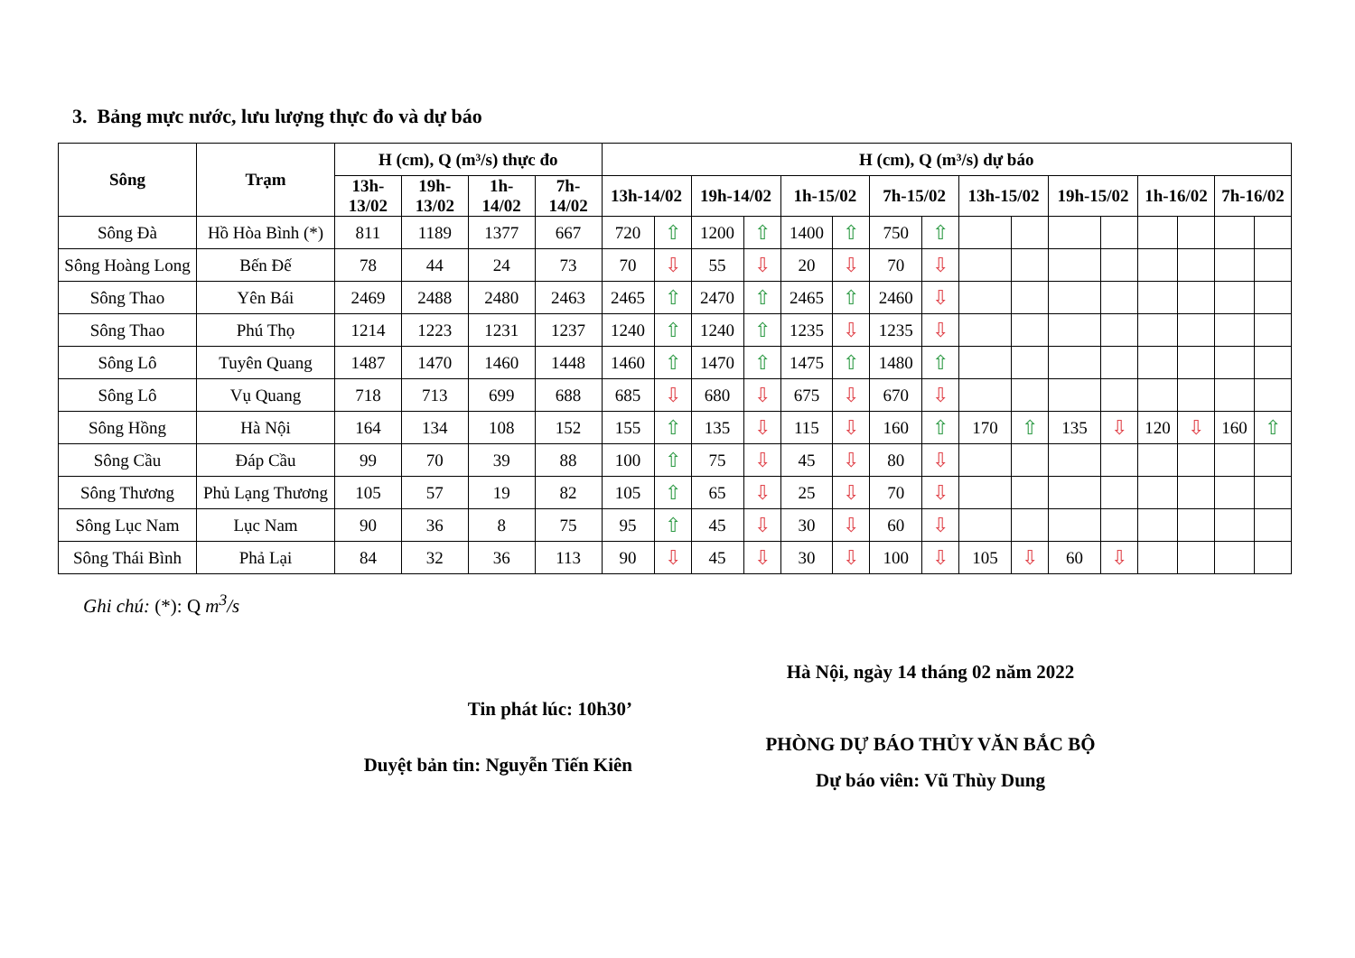3. Bảng mực nước, lưu lượng thực đo và dự báo
| Sông | Trạm | H (cm), Q (m³/s) thực đo | | | | H (cm), Q (m³/s) dự báo | | | | | | | | | | | | | | | |
| --- | --- | --- | --- | --- | --- | --- | --- | --- | --- | --- | --- | --- | --- | --- | --- | --- | --- | --- | --- | --- | --- |
| | | 13h- 13/02 | 19h- 13/02 | 1h- 14/02 | 7h- 14/02 | 13h-14/02 | | 19h-14/02 | | 1h-15/02 | | 7h-15/02 | | 13h-15/02 | | 19h-15/02 | | 1h-16/02 | | 7h-16/02 | |
| Sông Đà | Hồ Hòa Bình (*) | 811 | 1189 | 1377 | 667 | 720 | ⇧ | 1200 | ⇧ | 1400 | ⇧ | 750 | ⇧ | | | | | | | | |
| Sông Hoàng Long | Bến Đế | 78 | 44 | 24 | 73 | 70 | ⇩ | 55 | ⇩ | 20 | ⇩ | 70 | ⇩ | | | | | | | | |
| Sông Thao | Yên Bái | 2469 | 2488 | 2480 | 2463 | 2465 | ⇧ | 2470 | ⇧ | 2465 | ⇧ | 2460 | ⇩ | | | | | | | | |
| Sông Thao | Phú Thọ | 1214 | 1223 | 1231 | 1237 | 1240 | ⇧ | 1240 | ⇧ | 1235 | ⇩ | 1235 | ⇩ | | | | | | | | |
| Sông Lô | Tuyên Quang | 1487 | 1470 | 1460 | 1448 | 1460 | ⇧ | 1470 | ⇧ | 1475 | ⇧ | 1480 | ⇧ | | | | | | | | |
| Sông Lô | Vụ Quang | 718 | 713 | 699 | 688 | 685 | ⇩ | 680 | ⇩ | 675 | ⇩ | 670 | ⇩ | | | | | | | | |
| Sông Hồng | Hà Nội | 164 | 134 | 108 | 152 | 155 | ⇧ | 135 | ⇩ | 115 | ⇩ | 160 | ⇧ | 170 | ⇧ | 135 | ⇩ | 120 | ⇩ | 160 | ⇧ |
| Sông Cầu | Đáp Cầu | 99 | 70 | 39 | 88 | 100 | ⇧ | 75 | ⇩ | 45 | ⇩ | 80 | ⇩ | | | | | | | | |
| Sông Thương | Phủ Lạng Thương | 105 | 57 | 19 | 82 | 105 | ⇧ | 65 | ⇩ | 25 | ⇩ | 70 | ⇩ | | | | | | | | |
| Sông Lục Nam | Lục Nam | 90 | 36 | 8 | 75 | 95 | ⇧ | 45 | ⇩ | 30 | ⇩ | 60 | ⇩ | | | | | | | | |
| Sông Thái Bình | Phả Lại | 84 | 32 | 36 | 113 | 90 | ⇩ | 45 | ⇩ | 30 | ⇩ | 100 | ⇩ | 105 | ⇩ | 60 | ⇩ | | | | |
Ghi chú: (*): Q m<sup>3</sup>/s
Tin phát lúc: 10h30’
Duyệt bản tin: Nguyễn Tiến Kiên
Hà Nội, ngày 14 tháng 02 năm 2022
PHÒNG DỰ BÁO THỦY VĂN BẮC BỘ
Dự báo viên: Vũ Thùy Dung